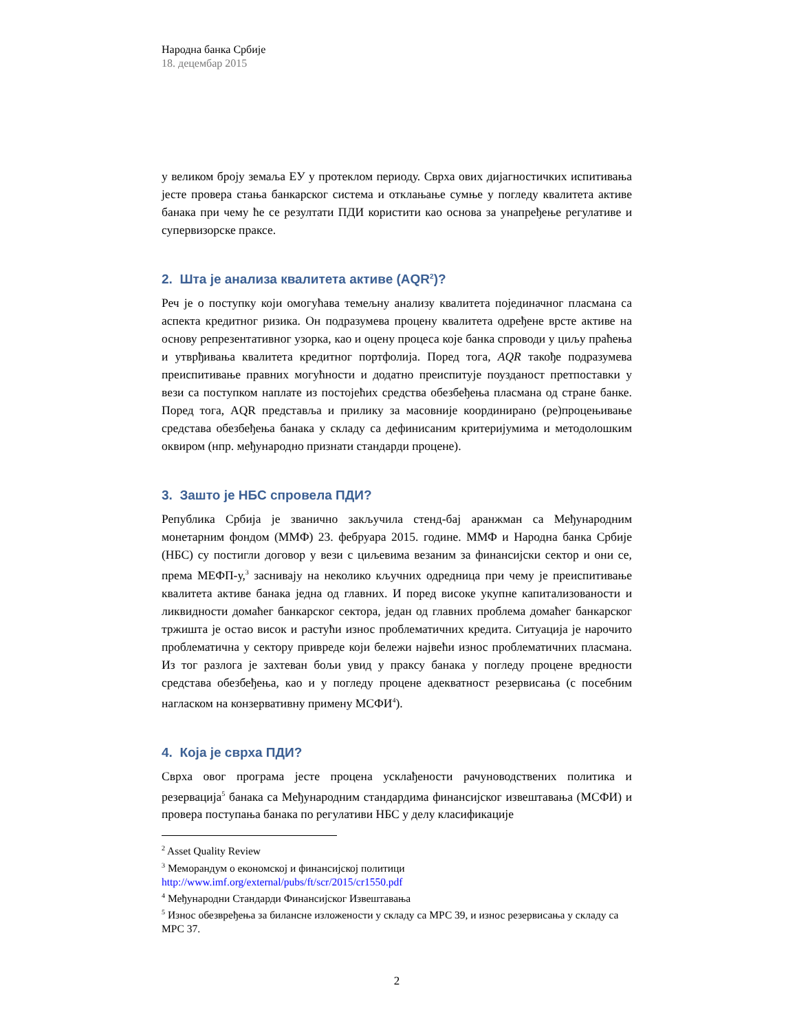Народна банка Србије
18. децембар 2015
у великом броју земаља ЕУ у протеклом периоду. Сврха ових дијагностичких испитивања јесте провера стања банкарског система и отклањање сумње у погледу квалитета активе банака при чему ће се резултати ПДИ користити као основа за унапређење регулативе и супервизорске праксе.
2. Шта је анализа квалитета активе (AQR<sup>2</sup>)?
Реч је о поступку који омогућава темељну анализу квалитета појединачног пласмана са аспекта кредитног ризика. Он подразумева процену квалитета одређене врсте активе на основу репрезентативног узорка, као и оцену процеса које банка спроводи у циљу праћења и утврђивања квалитета кредитног портфолија. Поред тога, AQR такође подразумева преиспитивање правних могућности и додатно преиспитује поузданост претпоставки у вези са поступком наплате из постојећих средства обезбеђења пласмана од стране банке. Поред тога, AQR представља и прилику за масовније координирано (ре)процењивање средстава обезбеђења банака у складу са дефинисаним критеријумима и методолошким оквиром (нпр. међународно признати стандарди процене).
3. Зашто је НБС спровела ПДИ?
Република Србија је званично закључила стенд-бај аранжман са Међународним монетарним фондом (ММФ) 23. фебруара 2015. године. ММФ и Народна банка Србије (НБС) су постигли договор у вези с циљевима везаним за финансијски сектор и они се, према МЕФП-у,<sup>3</sup> заснивају на неколико кључних одредница при чему је преиспитивање квалитета активе банака једна од главних. И поред високе укупне капитализованости и ликвидности домаћег банкарског сектора, један од главних проблема домаћег банкарског тржишта је остао висок и растући износ проблематичних кредита. Ситуација је нарочито проблематична у сектору привреде који бележи највећи износ проблематичних пласмана. Из тог разлога је захтеван бољи увид у праксу банака у погледу процене вредности средстава обезбеђења, као и у погледу процене адекватност резервисања (с посебним нагласком на конзервативну примену МСФИ<sup>4</sup>).
4. Која је сврха ПДИ?
Сврха овог програма јесте процена усклађености рачуноводствених политика и резервација<sup>5</sup> банака са Међународним стандардима финансијског извештавања (МСФИ) и провера поступања банака по регулативи НБС у делу класификације
<sup>2</sup> Asset Quality Review
<sup>3</sup> Меморандум о економској и финансијској политици
http://www.imf.org/external/pubs/ft/scr/2015/cr1550.pdf
<sup>4</sup> Међународни Стандарди Финансијског Извештавања
<sup>5</sup> Износ обезвређења за билансне изложености у складу са МРС 39, и износ резервисања у складу са МРС 37.
2